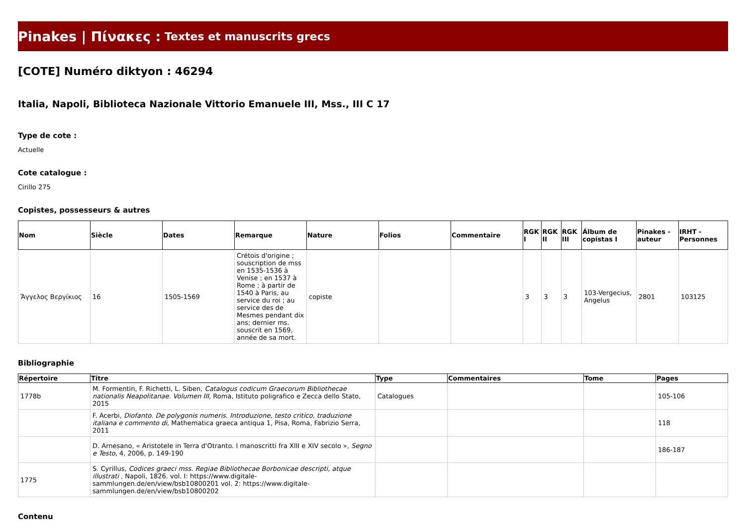Pinakes | Πίνακες : Textes et manuscrits grecs
[COTE] Numéro diktyon : 46294
Italia, Napoli, Biblioteca Nazionale Vittorio Emanuele III, Mss., III C 17
Type de cote :
Actuelle
Cote catalogue :
Cirillo 275
Copistes, possesseurs & autres
| Nom | Siècle | Dates | Remarque | Nature | Folios | Commentaire | RGK I | RGK II | RGK III | Álbum de copistas I | Pinakes - auteur | IRHT - Personnes |
| --- | --- | --- | --- | --- | --- | --- | --- | --- | --- | --- | --- | --- |
| Ἄγγελος Βεργίκιος | 16 | 1505-1569 | Crétois d'origine ; souscription de mss en 1535-1536 à Venise ; en 1537 à Rome ; à partir de 1540 à Paris, au service du roi ; au service des de Mesmes pendant dix ans; dernier ms. souscrit en 1569, année de sa mort. | copiste | | | 3 | 3 | 3 | 103-Vergecius, Angelus | 2801 | 103125 |
Bibliographie
| Répertoire | Titre | Type | Commentaires | Tome | Pages |
| --- | --- | --- | --- | --- | --- |
| 1778b | M. Formentin, F. Richetti, L. Siben, Catalogus codicum Graecorum Bibliothecae nationalis Neapolitanae. Volumen III , Roma, Istituto poligrafico e Zecca dello Stato, 2015 | Catalogues | | | 105-106 |
| | F. Acerbi, Diofanto. De polygonis numeris. Introduzione, testo critico, traduzione italiana e commento di , Mathematica graeca antiqua 1, Pisa, Roma, Fabrizio Serra, 2011 | | | | 118 |
| | D. Arnesano, « Aristotele in Terra d'Otranto. I manoscritti fra XIII e XIV secolo », Segno e Testo , 4, 2006, p. 149-190 | | | | 186-187 |
| 1775 | S. Cyrillus, Codices graeci mss. Regiae Bibliothecae Borbonicae descripti, atque illustrati , Napoli, 1826. vol. I: https://www.digitale-sammlungen.de/en/view/bsb10800201 vol. 2: https://www.digitale-sammlungen.de/en/view/bsb10800202 | | | | |
Contenu